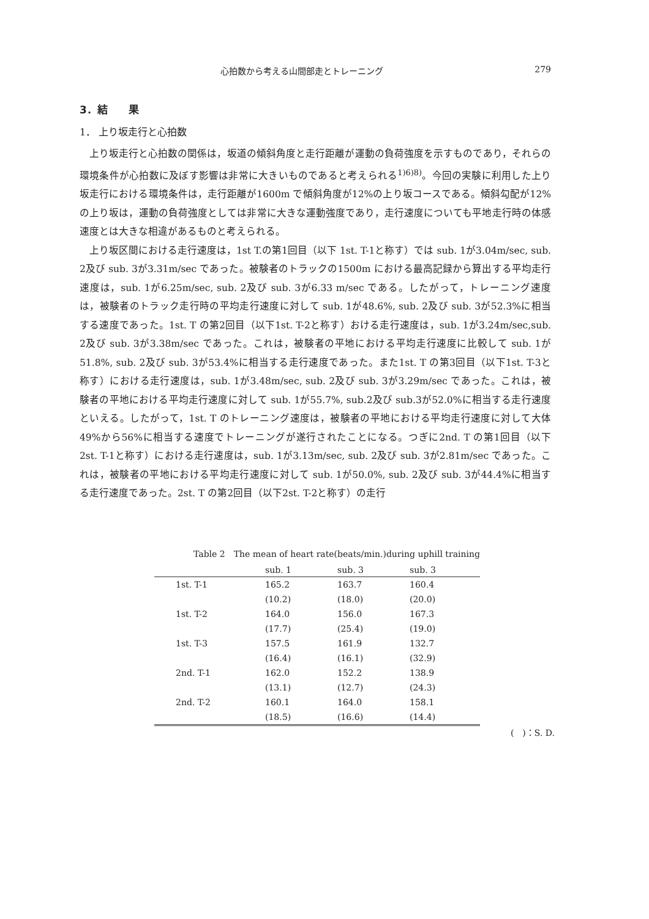心拍数から考える山間部走とトレーニング 279
3．結　　果
1． 上り坂走行と心拍数
上り坂走行と心拍数の関係は，坂道の傾斜角度と走行距離が運動の負荷強度を示すものであり，それらの環境条件が心拍数に及ぼす影響は非常に大きいものであると考えられる<sup>1)6)8)</sup>。今回の実験に利用した上り坂走行における環境条件は，走行距離が1600m で傾斜角度が12%の上り坂コースである。傾斜勾配が12%の上り坂は，運動の負荷強度としては非常に大きな運動強度であり，走行速度についても平地走行時の体感速度とは大きな相違があるものと考えられる。
上り坂区間における走行速度は，1st T.の第1回目（以下 1st. T-1と称す）では sub. 1が3.04m/sec, sub. 2及び sub. 3が3.31m/sec であった。被験者のトラックの1500m における最高記録から算出する平均走行速度は，sub. 1が6.25m/sec, sub. 2及び sub. 3が6.33 m/sec である。したがって，トレーニング速度は，被験者のトラック走行時の平均走行速度に対して sub. 1が48.6%, sub. 2及び sub. 3が52.3%に相当する速度であった。1st. T の第2回目（以下1st. T-2と称す）おける走行速度は，sub. 1が3.24m/sec,sub. 2及び sub. 3が3.38m/sec であった。これは，被験者の平地における平均走行速度に比較して sub. 1が51.8%, sub. 2及び sub. 3が53.4%に相当する走行速度であった。また1st. T の第3回目（以下1st. T-3と称す）における走行速度は，sub. 1が3.48m/sec, sub. 2及び sub. 3が3.29m/sec であった。これは，被験者の平地における平均走行速度に対して sub. 1が55.7%, sub.2及び sub.3が52.0%に相当する走行速度といえる。したがって，1st. T のトレーニング速度は，被験者の平地における平均走行速度に対して大体49%から56%に相当する速度でトレーニングが遂行されたことになる。つぎに2nd. T の第1回目（以下2st. T-1と称す）における走行速度は，sub. 1が3.13m/sec, sub. 2及び sub. 3が2.81m/sec であった。これは，被験者の平地における平均走行速度に対して sub. 1が50.0%, sub. 2及び sub. 3が44.4%に相当する走行速度であった。2st. T の第2回目（以下2st. T-2と称す）の走行
Table 2　The mean of heart rate(beats/min.)during uphill training
| | sub. 1 | sub. 3 | sub. 3 |
| --- | --- | --- | --- |
| 1st. T-1 | 165.2 | 163.7 | 160.4 |
| | (10.2) | (18.0) | (20.0) |
| 1st. T-2 | 164.0 | 156.0 | 167.3 |
| | (17.7) | (25.4) | (19.0) |
| 1st. T-3 | 157.5 | 161.9 | 132.7 |
| | (16.4) | (16.1) | (32.9) |
| 2nd. T-1 | 162.0 | 152.2 | 138.9 |
| | (13.1) | (12.7) | (24.3) |
| 2nd. T-2 | 160.1 | 164.0 | 158.1 |
| | (18.5) | (16.6) | (14.4) |
(　)：S. D.